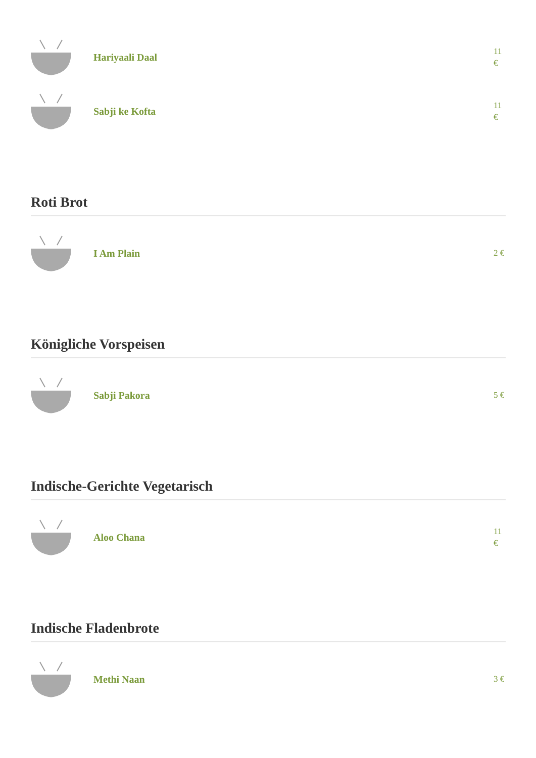Hariyaali Daal
11 €
Sabji ke Kofta
11 €
Roti Brot
I Am Plain
2 €
Königliche Vorspeisen
Sabji Pakora
5 €
Indische-Gerichte Vegetarisch
Aloo Chana
11 €
Indische Fladenbrote
Methi Naan
3 €